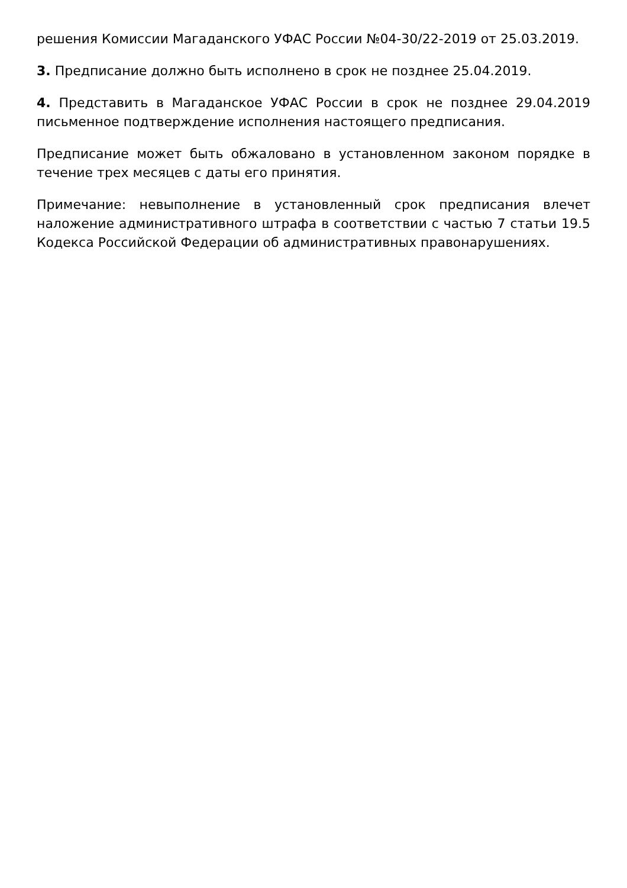решения Комиссии Магаданского УФАС России №04-30/22-2019 от 25.03.2019.
3. Предписание должно быть исполнено в срок не позднее 25.04.2019.
4. Представить в Магаданское УФАС России в срок не позднее 29.04.2019 письменное подтверждение исполнения настоящего предписания.
Предписание может быть обжаловано в установленном законом порядке в течение трех месяцев с даты его принятия.
Примечание: невыполнение в установленный срок предписания влечет наложение административного штрафа в соответствии с частью 7 статьи 19.5 Кодекса Российской Федерации об административных правонарушениях.